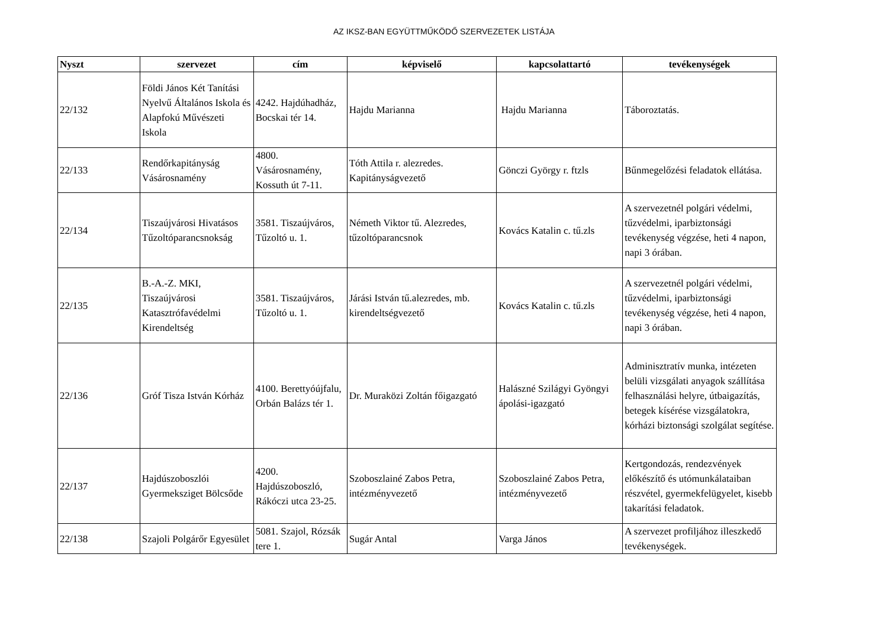AZ IKSZ-BAN EGYÜTTMŰKÖDŐ SZERVEZETEK LISTÁJA
| Nyszt | szervezet | cím | képviselő | kapcsolattartó | tevékenységek |
| --- | --- | --- | --- | --- | --- |
| 22/132 | Földi János Két Tanítási Nyelvű Általános Iskola és Alapfokú Művészeti Iskola | 4242. Hajdúhadház, Bocskai tér 14. | Hajdu Marianna | Hajdu Marianna | Táboroztatás. |
| 22/133 | Rendőrkapitányság Vásárosnamény | 4800. Vásárosnamény, Kossuth út 7-11. | Tóth Attila r. alezredes. Kapitányságvezető | Gönczi György r. ftzls | Bűnmegelőzési feladatok ellátása. |
| 22/134 | Tiszaújvárosi Hivatásos Tűzoltóparancsnokság | 3581. Tiszaújváros, Tűzoltó u. 1. | Németh Viktor tű. Alezredes, tűzoltóparancsnok | Kovács Katalin c. tű.zls | A szervezetnél polgári védelmi, tűzvédelmi, iparbiztonsági tevékenység végzése, heti 4 napon, napi 3 órában. |
| 22/135 | B.-A.-Z. MKI, Tiszaújvárosi Katasztrófavédelmi Kirendeltség | 3581. Tiszaújváros, Tűzoltó u. 1. | Járási István tű.alezredes, mb. kirendeltségvezető | Kovács Katalin c. tű.zls | A szervezetnél polgári védelmi, tűzvédelmi, iparbiztonsági tevékenység végzése, heti 4 napon, napi 3 órában. |
| 22/136 | Gróf Tisza István Kórház | 4100. Berettyóújfalu, Orbán Balázs tér 1. | Dr. Muraközi Zoltán főigazgató | Halászné Szilágyi Gyöngyi ápolási-igazgató | Adminisztratív munka, intézeten belüli vizsgálati anyagok szállítása felhasználási helyre, útbaigazítás, betegek kísérése vizsgálatokra, kórházi biztonsági szolgálat segítése. |
| 22/137 | Hajdúszoboszlói Gyermeksziget Bölcsőde | 4200. Hajdúszoboszló, Rákóczi utca 23-25. | Szoboszlainé Zabos Petra, intézményvezető | Szoboszlainé Zabos Petra, intézményvezető | Kertgondozás, rendezvények előkészítő és utómunkálataiban részvétel, gyermekfelügyelet, kisebb takarítási feladatok. |
| 22/138 | Szajoli Polgárőr Egyesület | 5081. Szajol, Rózsák tere 1. | Sugár Antal | Varga János | A szervezet profiljához illeszkedő tevékenységek. |